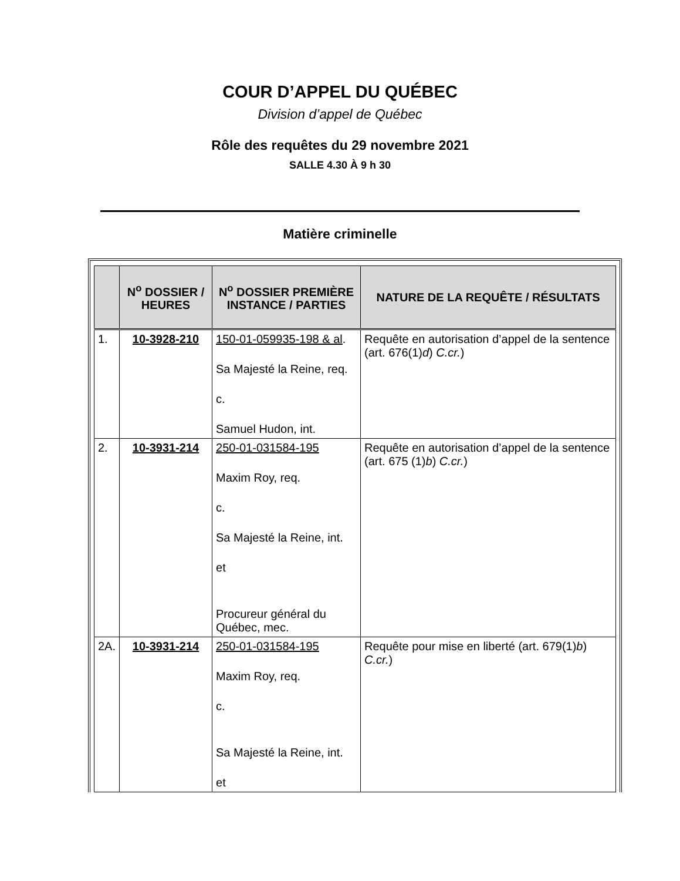COUR D’APPEL DU QUÉBEC
Division d’appel de Québec
Rôle des requêtes du 29 novembre 2021
SALLE 4.30 À 9 h 30
Matière criminelle
| | N<sup>o</sup> DOSSIER / HEURES | N<sup>o</sup> DOSSIER PREMIÈRE INSTANCE / PARTIES | NATURE DE LA REQUÊTE / RÉSULTATS |
| --- | --- | --- | --- |
| 1. | 10-3928-210 | 150-01-059935-198 & al . Sa Majesté la Reine, req. c. Samuel Hudon, int. | Requête en autorisation d’appel de la sentence (art. 676(1) d ) C.cr. ) |
| 2. | 10-3931-214 | 250-01-031584-195 Maxim Roy, req. c. Sa Majesté la Reine, int. et Procureur général du Québec, mec. | Requête en autorisation d’appel de la sentence (art. 675 (1) b ) C.cr. ) |
| 2A. | 10-3931-214 | 250-01-031584-195 Maxim Roy, req. c. Sa Majesté la Reine, int. et | Requête pour mise en liberté (art. 679(1) b ) C.cr. ) |